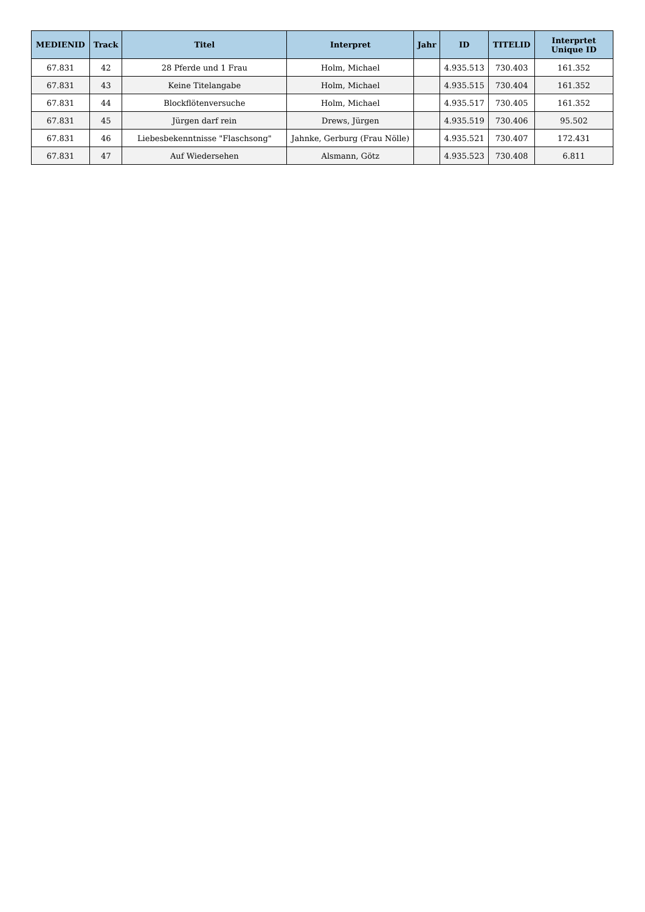| MEDIENID | Track | Titel | Interpret | Jahr | ID | TITELID | Interprtet Unique ID |
| --- | --- | --- | --- | --- | --- | --- | --- |
| 67.831 | 42 | 28 Pferde und 1 Frau | Holm, Michael | | 4.935.513 | 730.403 | 161.352 |
| 67.831 | 43 | Keine Titelangabe | Holm, Michael | | 4.935.515 | 730.404 | 161.352 |
| 67.831 | 44 | Blockflötenversuche | Holm, Michael | | 4.935.517 | 730.405 | 161.352 |
| 67.831 | 45 | Jürgen darf rein | Drews, Jürgen | | 4.935.519 | 730.406 | 95.502 |
| 67.831 | 46 | Liebesbekenntnisse "Flaschsong" | Jahnke, Gerburg (Frau Nölle) | | 4.935.521 | 730.407 | 172.431 |
| 67.831 | 47 | Auf Wiedersehen | Alsmann, Götz | | 4.935.523 | 730.408 | 6.811 |